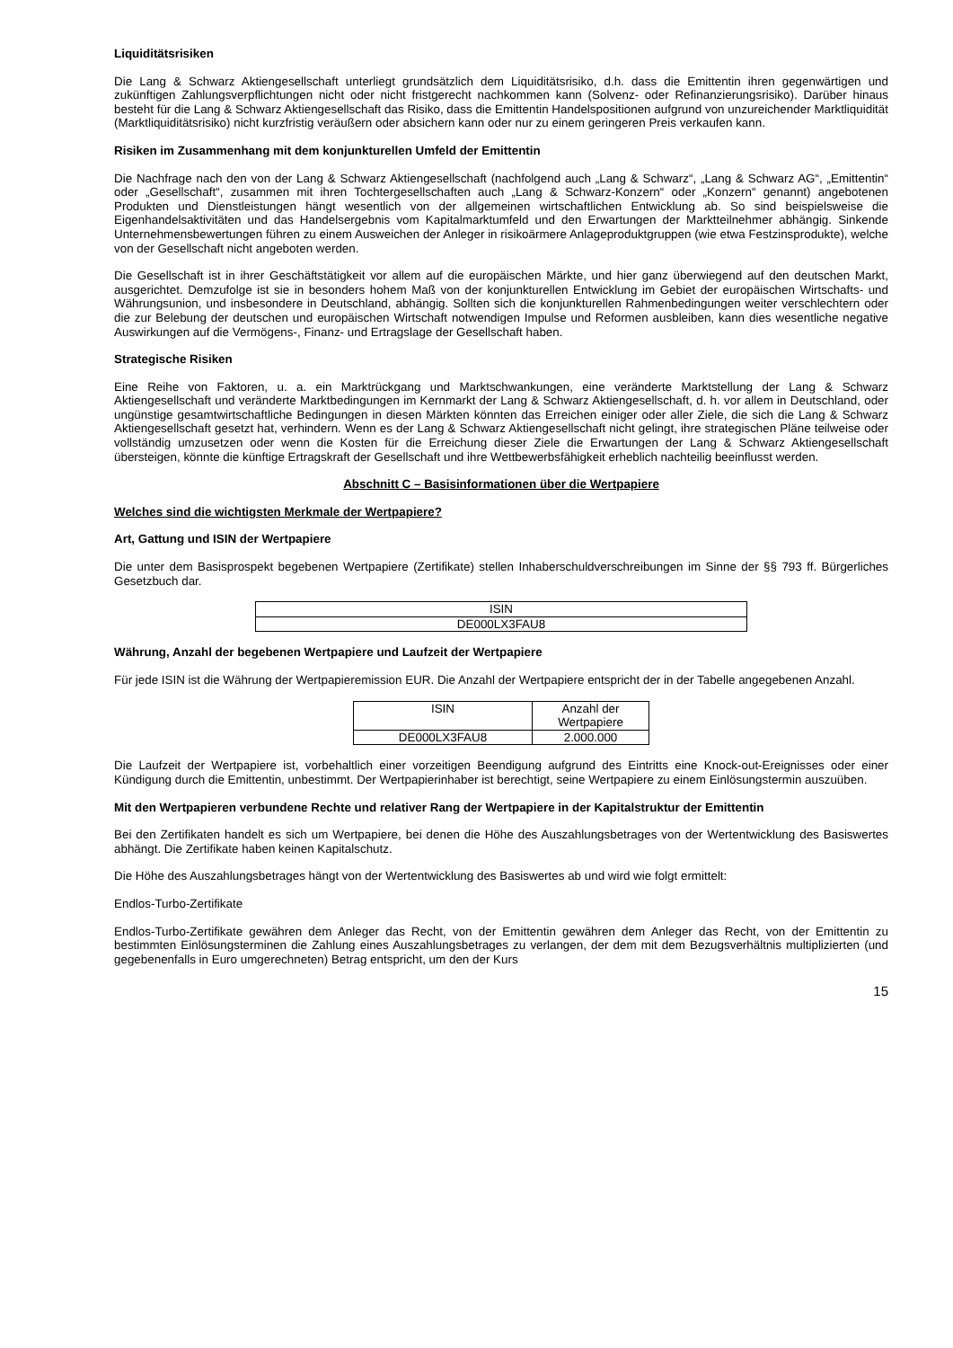Liquiditätsrisiken
Die Lang & Schwarz Aktiengesellschaft unterliegt grundsätzlich dem Liquiditätsrisiko, d.h. dass die Emittentin ihren gegenwärtigen und zukünftigen Zahlungsverpflichtungen nicht oder nicht fristgerecht nachkommen kann (Solvenz- oder Refinanzierungsrisiko). Darüber hinaus besteht für die Lang & Schwarz Aktiengesellschaft das Risiko, dass die Emittentin Handelspositionen aufgrund von unzureichender Marktliquidität (Marktliquiditätsrisiko) nicht kurzfristig veräußern oder absichern kann oder nur zu einem geringeren Preis verkaufen kann.
Risiken im Zusammenhang mit dem konjunkturellen Umfeld der Emittentin
Die Nachfrage nach den von der Lang & Schwarz Aktiengesellschaft (nachfolgend auch „Lang & Schwarz“, „Lang & Schwarz AG“, „Emittentin“ oder „Gesellschaft“, zusammen mit ihren Tochtergesellschaften auch „Lang & Schwarz-Konzern“ oder „Konzern“ genannt) angebotenen Produkten und Dienstleistungen hängt wesentlich von der allgemeinen wirtschaftlichen Entwicklung ab. So sind beispielsweise die Eigenhandelsaktivitäten und das Handelsergebnis vom Kapitalmarktumfeld und den Erwartungen der Marktteilnehmer abhängig. Sinkende Unternehmensbewertungen führen zu einem Ausweichen der Anleger in risikoärmere Anlageproduktgruppen (wie etwa Festzinsprodukte), welche von der Gesellschaft nicht angeboten werden.
Die Gesellschaft ist in ihrer Geschäftstätigkeit vor allem auf die europäischen Märkte, und hier ganz überwiegend auf den deutschen Markt, ausgerichtet. Demzufolge ist sie in besonders hohem Maß von der konjunkturellen Entwicklung im Gebiet der europäischen Wirtschafts- und Währungsunion, und insbesondere in Deutschland, abhängig. Sollten sich die konjunkturellen Rahmenbedingungen weiter verschlechtern oder die zur Belebung der deutschen und europäischen Wirtschaft notwendigen Impulse und Reformen ausbleiben, kann dies wesentliche negative Auswirkungen auf die Vermögens-, Finanz- und Ertragslage der Gesellschaft haben.
Strategische Risiken
Eine Reihe von Faktoren, u. a. ein Marktrückgang und Marktschwankungen, eine veränderte Marktstellung der Lang & Schwarz Aktiengesellschaft und veränderte Marktbedingungen im Kernmarkt der Lang & Schwarz Aktiengesellschaft, d. h. vor allem in Deutschland, oder ungünstige gesamtwirtschaftliche Bedingungen in diesen Märkten könnten das Erreichen einiger oder aller Ziele, die sich die Lang & Schwarz Aktiengesellschaft gesetzt hat, verhindern. Wenn es der Lang & Schwarz Aktiengesellschaft nicht gelingt, ihre strategischen Pläne teilweise oder vollständig umzusetzen oder wenn die Kosten für die Erreichung dieser Ziele die Erwartungen der Lang & Schwarz Aktiengesellschaft übersteigen, könnte die künftige Ertragskraft der Gesellschaft und ihre Wettbewerbsfähigkeit erheblich nachteilig beeinflusst werden.
Abschnitt C – Basisinformationen über die Wertpapiere
Welches sind die wichtigsten Merkmale der Wertpapiere?
Art, Gattung und ISIN der Wertpapiere
Die unter dem Basisprospekt begebenen Wertpapiere (Zertifikate) stellen Inhaberschuldverschreibungen im Sinne der §§ 793 ff. Bürgerliches Gesetzbuch dar.
| ISIN |
| --- |
| DE000LX3FAU8 |
Währung, Anzahl der begebenen Wertpapiere und Laufzeit der Wertpapiere
Für jede ISIN ist die Währung der Wertpapieremission EUR. Die Anzahl der Wertpapiere entspricht der in der Tabelle angegebenen Anzahl.
| ISIN | Anzahl der Wertpapiere |
| --- | --- |
| DE000LX3FAU8 | 2.000.000 |
Die Laufzeit der Wertpapiere ist, vorbehaltlich einer vorzeitigen Beendigung aufgrund des Eintritts eine Knock-out-Ereignisses oder einer Kündigung durch die Emittentin, unbestimmt. Der Wertpapierinhaber ist berechtigt, seine Wertpapiere zu einem Einlösungstermin auszuüben.
Mit den Wertpapieren verbundene Rechte und relativer Rang der Wertpapiere in der Kapitalstruktur der Emittentin
Bei den Zertifikaten handelt es sich um Wertpapiere, bei denen die Höhe des Auszahlungsbetrages von der Wertentwicklung des Basiswertes abhängt. Die Zertifikate haben keinen Kapitalschutz.
Die Höhe des Auszahlungsbetrages hängt von der Wertentwicklung des Basiswertes ab und wird wie folgt ermittelt:
Endlos-Turbo-Zertifikate
Endlos-Turbo-Zertifikate gewähren dem Anleger das Recht, von der Emittentin gewähren dem Anleger das Recht, von der Emittentin zu bestimmten Einlösungsterminen die Zahlung eines Auszahlungsbetrages zu verlangen, der dem mit dem Bezugsverhältnis multiplizierten (und gegebenenfalls in Euro umgerechneten) Betrag entspricht, um den der Kurs
15